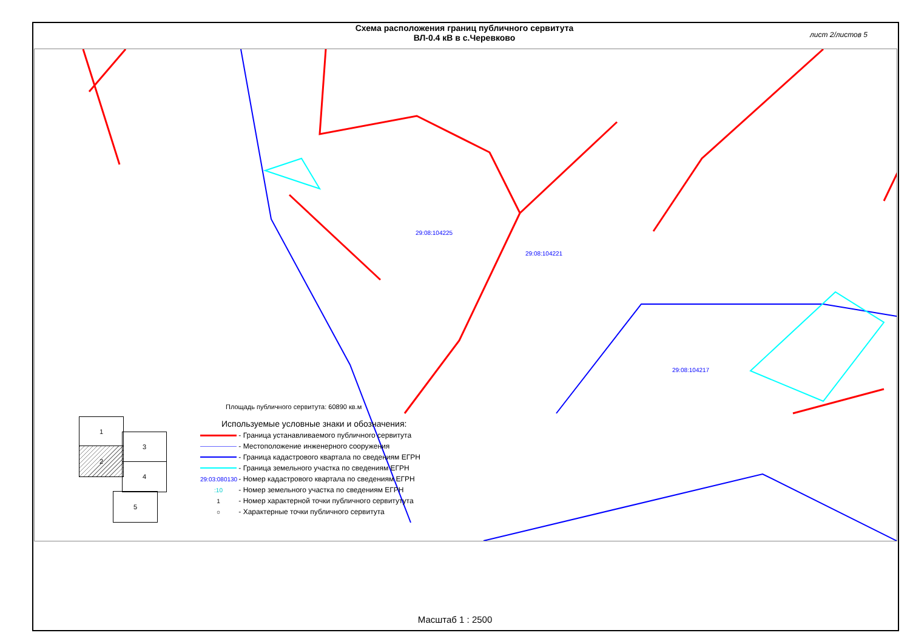Схема расположения границ публичного сервитута
ВЛ-0.4 кВ в с.Черевково
лист 2/листов 5
29:08:104225
29:08:104221
29:08:104217
Площадь публичного сервитута: 60890 кв.м
Используемые условные знаки и обозначения:
- Граница устанавливаемого публичного сервитута
- Местоположение инженерного сооружения
- Граница кадастрового квартала по сведениям ЕГРН
- Граница земельного участка по сведениям ЕГРН
29:03:080130 - Номер кадастрового квартала по сведениям ЕГРН
:10 - Номер земельного участка по сведениям ЕГРН
1 - Номер характерной точки публичного сервитутута
○ - Характерные точки публичного сервитута
1
2
3
4
5
Масштаб 1 : 2500